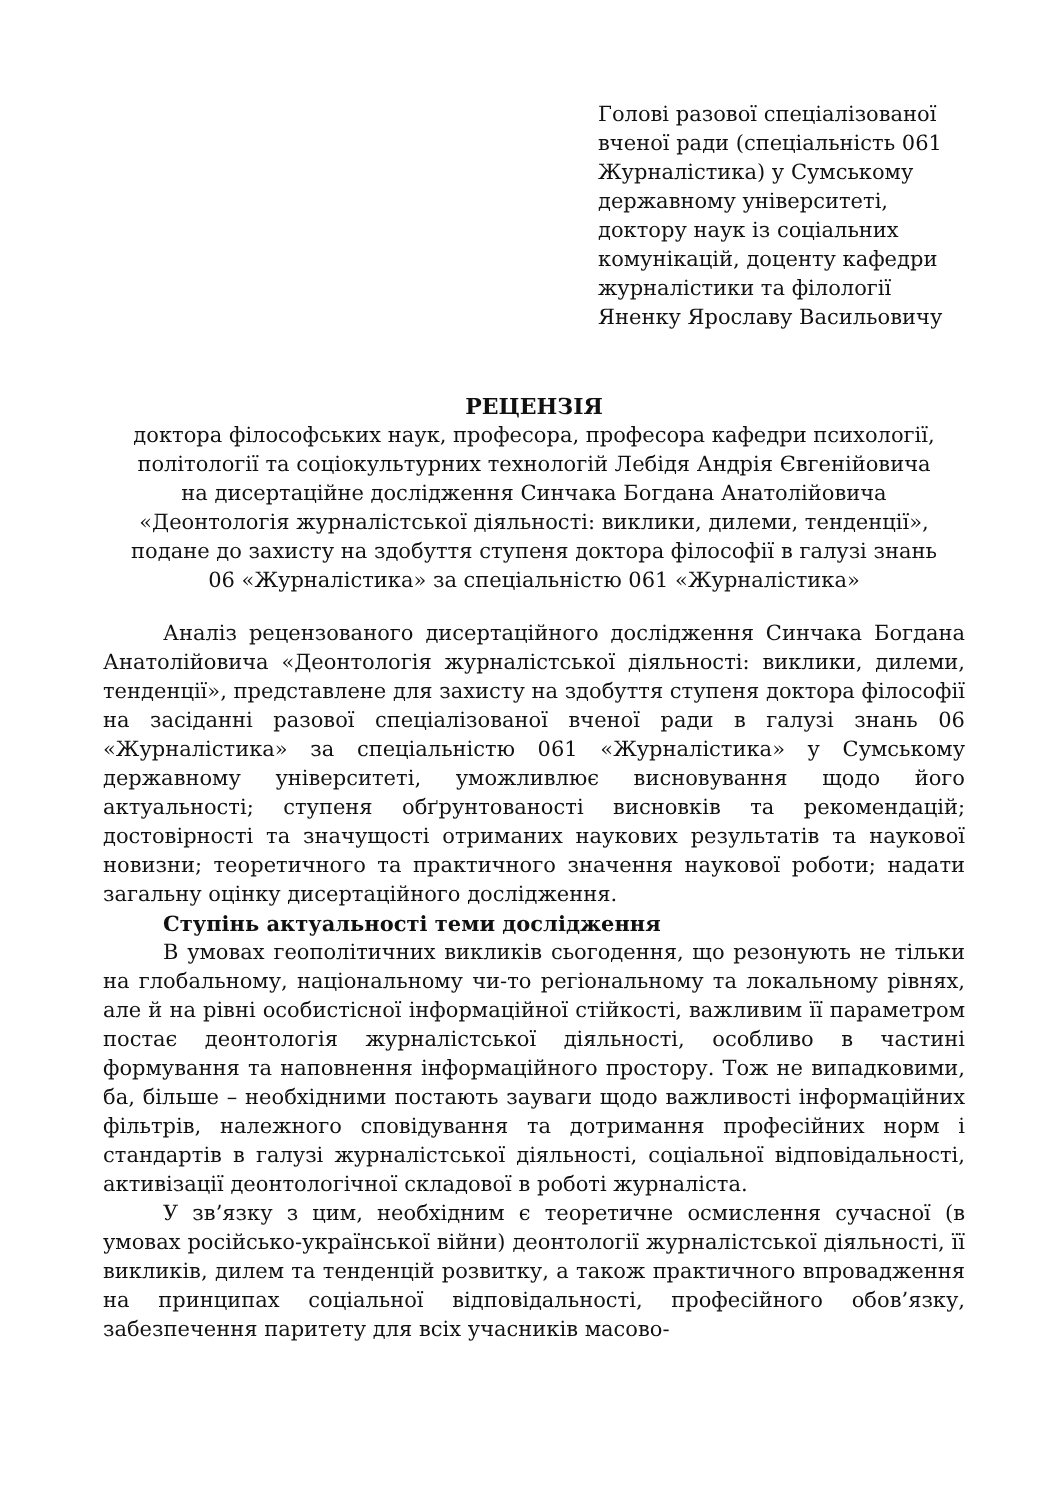Голові разової спеціалізованої вченої ради (спеціальність 061 Журналістика) у Сумському державному університеті, доктору наук із соціальних комунікацій, доценту кафедри журналістики та філології Яненку Ярославу Васильовичу
РЕЦЕНЗІЯ
доктора філософських наук, професора, професора кафедри психології, політології та соціокультурних технологій Лебідя Андрія Євгенійовича
на дисертаційне дослідження Синчака Богдана Анатолійовича
«Деонтологія журналістської діяльності: виклики, дилеми, тенденції»,
подане до захисту на здобуття ступеня доктора філософії в галузі знань
06 «Журналістика» за спеціальністю 061 «Журналістика»
Аналіз рецензованого дисертаційного дослідження Синчака Богдана Анатолійовича «Деонтологія журналістської діяльності: виклики, дилеми, тенденції», представлене для захисту на здобуття ступеня доктора філософії на засіданні разової спеціалізованої вченої ради в галузі знань 06 «Журналістика» за спеціальністю 061 «Журналістика» у Сумському державному університеті, уможливлює висновування щодо його актуальності; ступеня обґрунтованості висновків та рекомендацій; достовірності та значущості отриманих наукових результатів та наукової новизни; теоретичного та практичного значення наукової роботи; надати загальну оцінку дисертаційного дослідження.
Ступінь актуальності теми дослідження
В умовах геополітичних викликів сьогодення, що резонують не тільки на глобальному, національному чи-то регіональному та локальному рівнях, але й на рівні особистісної інформаційної стійкості, важливим її параметром постає деонтологія журналістської діяльності, особливо в частині формування та наповнення інформаційного простору. Тож не випадковими, ба, більше – необхідними постають зауваги щодо важливості інформаційних фільтрів, належного сповідування та дотримання професійних норм і стандартів в галузі журналістської діяльності, соціальної відповідальності, активізації деонтологічної складової в роботі журналіста.
У зв’язку з цим, необхідним є теоретичне осмислення сучасної (в умовах російсько-української війни) деонтології журналістської діяльності, її викликів, дилем та тенденцій розвитку, а також практичного впровадження на принципах соціальної відповідальності, професійного обов’язку, забезпечення паритету для всіх учасників масово-